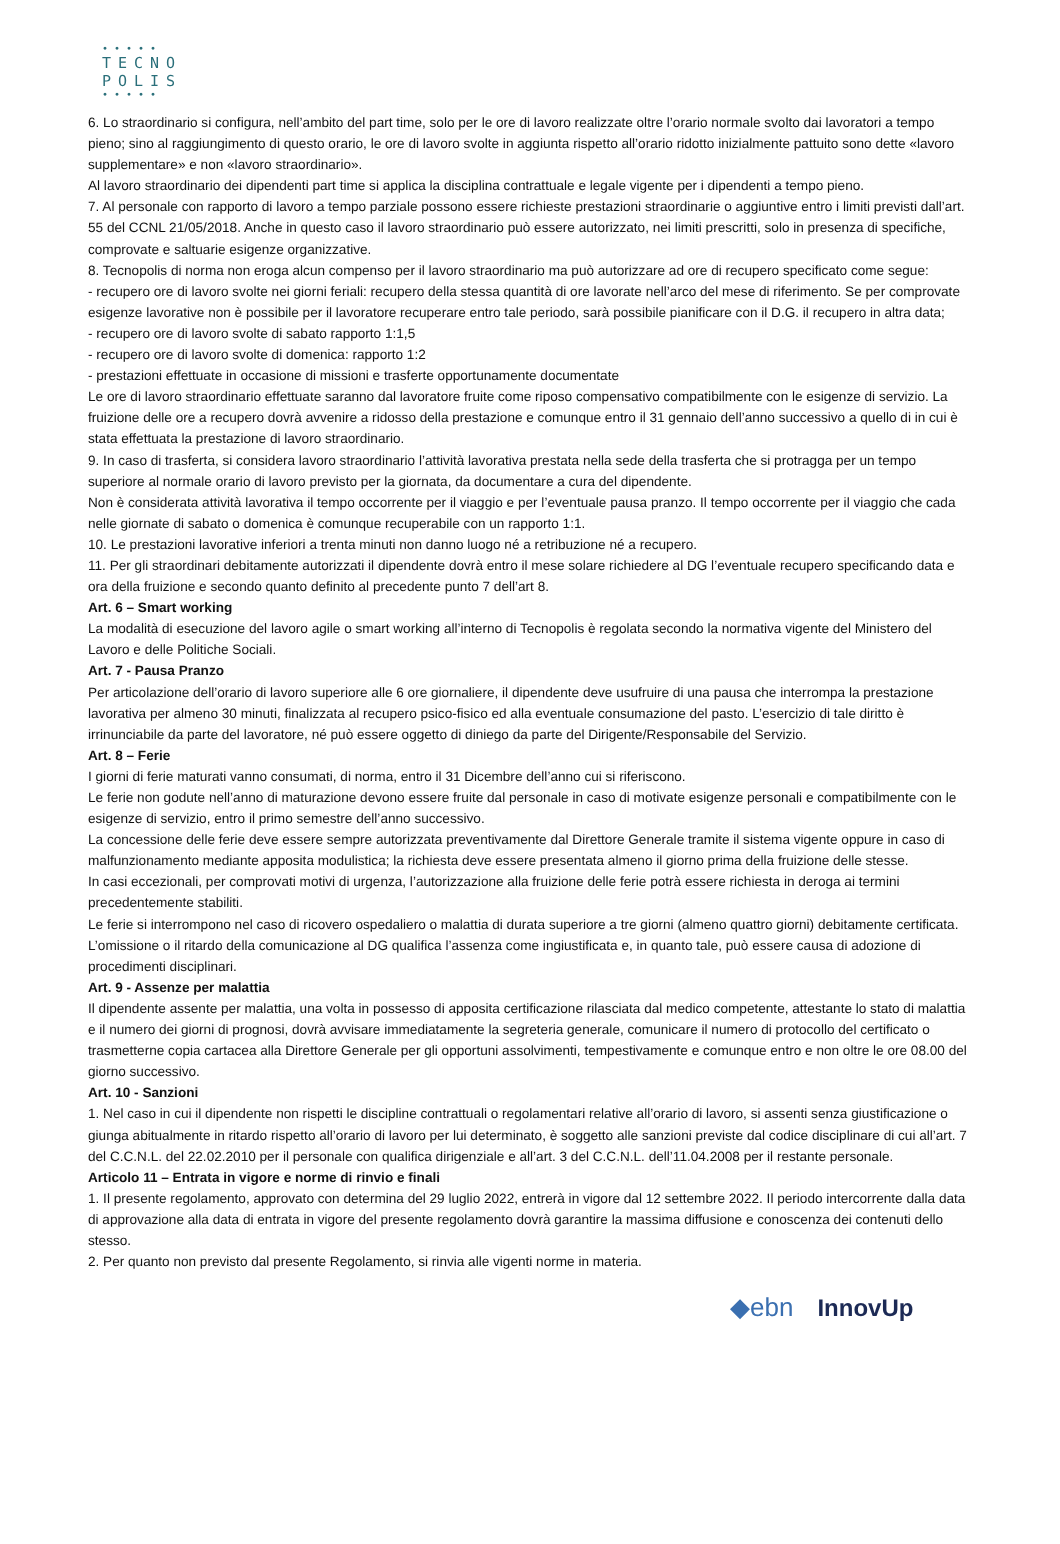•••••
TECNO
POLIS
•••••
6. Lo straordinario si configura, nell’ambito del part time, solo per le ore di lavoro realizzate oltre l’orario normale svolto dai lavoratori a tempo pieno; sino al raggiungimento di questo orario, le ore di lavoro svolte in aggiunta rispetto all’orario ridotto inizialmente pattuito sono dette «lavoro supplementare» e non «lavoro straordinario».
Al lavoro straordinario dei dipendenti part time si applica la disciplina contrattuale e legale vigente per i dipendenti a tempo pieno.
7. Al personale con rapporto di lavoro a tempo parziale possono essere richieste prestazioni straordinarie o aggiuntive entro i limiti previsti dall’art. 55 del CCNL 21/05/2018. Anche in questo caso il lavoro straordinario può essere autorizzato, nei limiti prescritti, solo in presenza di specifiche, comprovate e saltuarie esigenze organizzative.
8. Tecnopolis di norma non eroga alcun compenso per il lavoro straordinario ma può autorizzare ad ore di recupero specificato come segue:
- recupero ore di lavoro svolte nei giorni feriali: recupero della stessa quantità di ore lavorate nell’arco del mese di riferimento. Se per comprovate esigenze lavorative non è possibile per il lavoratore recuperare entro tale periodo, sarà possibile pianificare con il D.G. il recupero in altra data;
- recupero ore di lavoro svolte di sabato rapporto 1:1,5
- recupero ore di lavoro svolte di domenica: rapporto 1:2
- prestazioni effettuate in occasione di missioni e trasferte opportunamente documentate
Le ore di lavoro straordinario effettuate saranno dal lavoratore fruite come riposo compensativo compatibilmente con le esigenze di servizio. La fruizione delle ore a recupero dovrà avvenire a ridosso della prestazione e comunque entro il 31 gennaio dell’anno successivo a quello di in cui è stata effettuata la prestazione di lavoro straordinario.
9. In caso di trasferta, si considera lavoro straordinario l’attività lavorativa prestata nella sede della trasferta che si protragga per un tempo superiore al normale orario di lavoro previsto per la giornata, da documentare a cura del dipendente.
Non è considerata attività lavorativa il tempo occorrente per il viaggio e per l’eventuale pausa pranzo. Il tempo occorrente per il viaggio che cada nelle giornate di sabato o domenica è comunque recuperabile con un rapporto 1:1.
10. Le prestazioni lavorative inferiori a trenta minuti non danno luogo né a retribuzione né a recupero.
11. Per gli straordinari debitamente autorizzati il dipendente dovrà entro il mese solare richiedere al DG l’eventuale recupero specificando data e ora della fruizione e secondo quanto definito al precedente punto 7 dell’art 8.
Art. 6 – Smart working
La modalità di esecuzione del lavoro agile o smart working all’interno di Tecnopolis è regolata secondo la normativa vigente del Ministero del Lavoro e delle Politiche Sociali.
Art. 7 - Pausa Pranzo
Per articolazione dell’orario di lavoro superiore alle 6 ore giornaliere, il dipendente deve usufruire di una pausa che interrompa la prestazione lavorativa per almeno 30 minuti, finalizzata al recupero psico-fisico ed alla eventuale consumazione del pasto. L’esercizio di tale diritto è irrinunciabile da parte del lavoratore, né può essere oggetto di diniego da parte del Dirigente/Responsabile del Servizio.
Art. 8 – Ferie
I giorni di ferie maturati vanno consumati, di norma, entro il 31 Dicembre dell’anno cui si riferiscono.
Le ferie non godute nell’anno di maturazione devono essere fruite dal personale in caso di motivate esigenze personali e compatibilmente con le esigenze di servizio, entro il primo semestre dell’anno successivo.
La concessione delle ferie deve essere sempre autorizzata preventivamente dal Direttore Generale tramite il sistema vigente oppure in caso di malfunzionamento mediante apposita modulistica; la richiesta deve essere presentata almeno il giorno prima della fruizione delle stesse.
In casi eccezionali, per comprovati motivi di urgenza, l’autorizzazione alla fruizione delle ferie potrà essere richiesta in deroga ai termini precedentemente stabiliti.
Le ferie si interrompono nel caso di ricovero ospedaliero o malattia di durata superiore a tre giorni (almeno quattro giorni) debitamente certificata.
L’omissione o il ritardo della comunicazione al DG qualifica l’assenza come ingiustificata e, in quanto tale, può essere causa di adozione di procedimenti disciplinari.
Art. 9 - Assenze per malattia
Il dipendente assente per malattia, una volta in possesso di apposita certificazione rilasciata dal medico competente, attestante lo stato di malattia e il numero dei giorni di prognosi, dovrà avvisare immediatamente la segreteria generale, comunicare il numero di protocollo del certificato o trasmetterne copia cartacea alla Direttore Generale per gli opportuni assolvimenti, tempestivamente e comunque entro e non oltre le ore 08.00 del giorno successivo.
Art. 10 - Sanzioni
1. Nel caso in cui il dipendente non rispetti le discipline contrattuali o regolamentari relative all’orario di lavoro, si assenti senza giustificazione o giunga abitualmente in ritardo rispetto all’orario di lavoro per lui determinato, è soggetto alle sanzioni previste dal codice disciplinare di cui all’art. 7 del C.C.N.L. del 22.02.2010 per il personale con qualifica dirigenziale e all’art. 3 del C.C.N.L. dell’11.04.2008 per il restante personale.
Articolo 11 – Entrata in vigore e norme di rinvio e finali
1. Il presente regolamento, approvato con determina del 29 luglio 2022, entrerà in vigore dal 12 settembre 2022. Il periodo intercorrente dalla data di approvazione alla data di entrata in vigore del presente regolamento dovrà garantire la massima diffusione e conoscenza dei contenuti dello stesso.
2. Per quanto non previsto dal presente Regolamento, si rinvia alle vigenti norme in materia.
◆ebn InnovUp